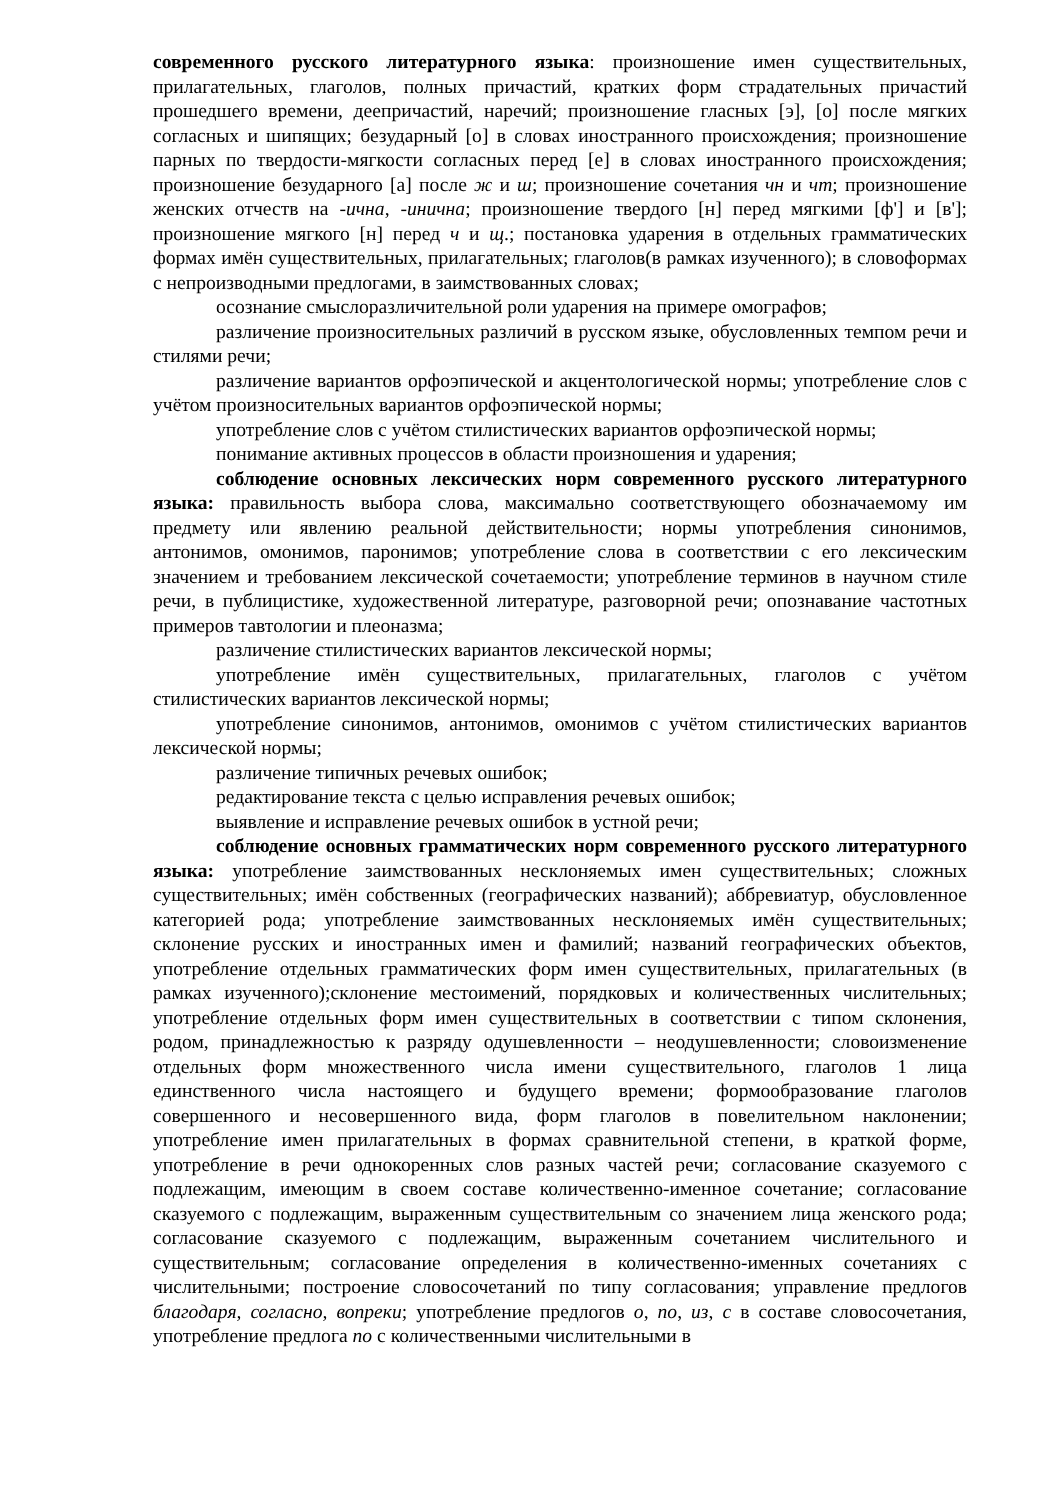современного русского литературного языка: произношение имен существительных, прилагательных, глаголов, полных причастий, кратких форм страдательных причастий прошедшего времени, деепричастий, наречий; произношение гласных [э], [о] после мягких согласных и шипящих; безударный [о] в словах иностранного происхождения; произношение парных по твердости-мягкости согласных перед [е] в словах иностранного происхождения; произношение безударного [а] после ж и ш; произношение сочетания чн и чт; произношение женских отчеств на -ична, -инична; произношение твердого [н] перед мягкими [ф'] и [в']; произношение мягкого [н] перед ч и щ.; постановка ударения в отдельных грамматических формах имён существительных, прилагательных; глаголов(в рамках изученного); в словоформах с непроизводными предлогами, в заимствованных словах;
осознание смыслоразличительной роли ударения на примере омографов;
различение произносительных различий в русском языке, обусловленных темпом речи и стилями речи;
различение вариантов орфоэпической и акцентологической нормы; употребление слов с учётом произносительных вариантов орфоэпической нормы;
употребление слов с учётом стилистических вариантов орфоэпической нормы;
понимание активных процессов в области произношения и ударения;
соблюдение основных лексических норм современного русского литературного языка: правильность выбора слова, максимально соответствующего обозначаемому им предмету или явлению реальной действительности; нормы употребления синонимов, антонимов, омонимов, паронимов; употребление слова в соответствии с его лексическим значением и требованием лексической сочетаемости; употребление терминов в научном стиле речи, в публицистике, художественной литературе, разговорной речи; опознавание частотных примеров тавтологии и плеоназма;
различение стилистических вариантов лексической нормы;
употребление имён существительных, прилагательных, глаголов с учётом стилистических вариантов лексической нормы;
употребление синонимов, антонимов, омонимов с учётом стилистических вариантов лексической нормы;
различение типичных речевых ошибок;
редактирование текста с целью исправления речевых ошибок;
выявление и исправление речевых ошибок в устной речи;
соблюдение основных грамматических норм современного русского литературного языка: употребление заимствованных несклоняемых имен существительных; сложных существительных; имён собственных (географических названий); аббревиатур, обусловленное категорией рода; употребление заимствованных несклоняемых имён существительных; склонение русских и иностранных имен и фамилий; названий географических объектов, употребление отдельных грамматических форм имен существительных, прилагательных (в рамках изученного);склонение местоимений, порядковых и количественных числительных; употребление отдельных форм имен существительных в соответствии с типом склонения, родом, принадлежностью к разряду одушевленности – неодушевленности; словоизменение отдельных форм множественного числа имени существительного, глаголов 1 лица единственного числа настоящего и будущего времени; формообразование глаголов совершенного и несовершенного вида, форм глаголов в повелительном наклонении; употребление имен прилагательных в формах сравнительной степени, в краткой форме, употребление в речи однокоренных слов разных частей речи; согласование сказуемого с подлежащим, имеющим в своем составе количественно-именное сочетание; согласование сказуемого с подлежащим, выраженным существительным со значением лица женского рода; согласование сказуемого с подлежащим, выраженным сочетанием числительного и существительным; согласование определения в количественно-именных сочетаниях с числительными; построение словосочетаний по типу согласования; управление предлогов благодаря, согласно, вопреки; употребление предлогов о, по, из, с в составе словосочетания, употребление предлога по с количественными числительными в